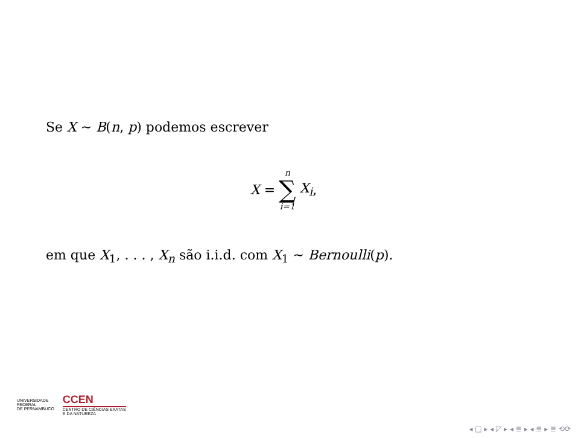Se X ∼ B(n, p) podemos escrever
X =
n
∑
i=1
X<sub>i</sub>,
em que X<sub>1</sub>, . . . , X<sub>n</sub> são i.i.d. com X<sub>1</sub> ∼ Bernoulli(p).
UNIVERSIDADE
FEDERAL
DE PERNAMBUCO
CCEN
CENTRO DE CIÊNCIAS EXATAS
E DA NATUREZA
◂ □ ▸ ◂ ◸ ▸ ◂ ≣ ▸ ◂ ≣ ▸ ≣ ⟲⟳